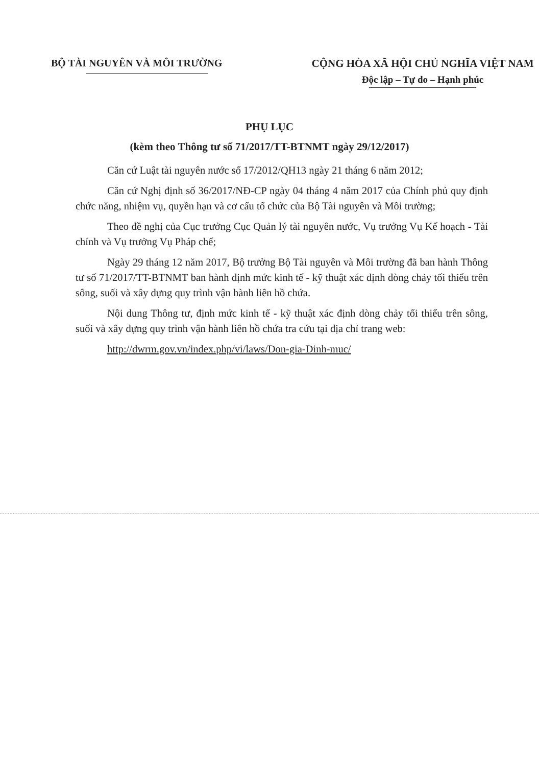BỘ TÀI NGUYÊN VÀ MÔI TRƯỜNG CỘNG HÒA XÃ HỘI CHỦ NGHĨA VIỆT NAM
Độc lập – Tự do – Hạnh phúc
PHỤ LỤC
(kèm theo Thông tư số 71/2017/TT-BTNMT ngày 29/12/2017)
Căn cứ Luật tài nguyên nước số 17/2012/QH13 ngày 21 tháng 6 năm 2012;
Căn cứ Nghị định số 36/2017/NĐ-CP ngày 04 tháng 4 năm 2017 của Chính phủ quy định chức năng, nhiệm vụ, quyền hạn và cơ cấu tổ chức của Bộ Tài nguyên và Môi trường;
Theo đề nghị của Cục trưởng Cục Quản lý tài nguyên nước, Vụ trưởng Vụ Kế hoạch - Tài chính và Vụ trưởng Vụ Pháp chế;
Ngày 29 tháng 12 năm 2017, Bộ trưởng Bộ Tài nguyên và Môi trường đã ban hành Thông tư số 71/2017/TT-BTNMT ban hành định mức kinh tế - kỹ thuật xác định dòng chảy tối thiểu trên sông, suối và xây dựng quy trình vận hành liên hồ chứa.
Nội dung Thông tư, định mức kinh tế - kỹ thuật xác định dòng chảy tối thiểu trên sông, suối và xây dựng quy trình vận hành liên hồ chứa tra cứu tại địa chỉ trang web:
http://dwrm.gov.vn/index.php/vi/laws/Don-gia-Dinh-muc/